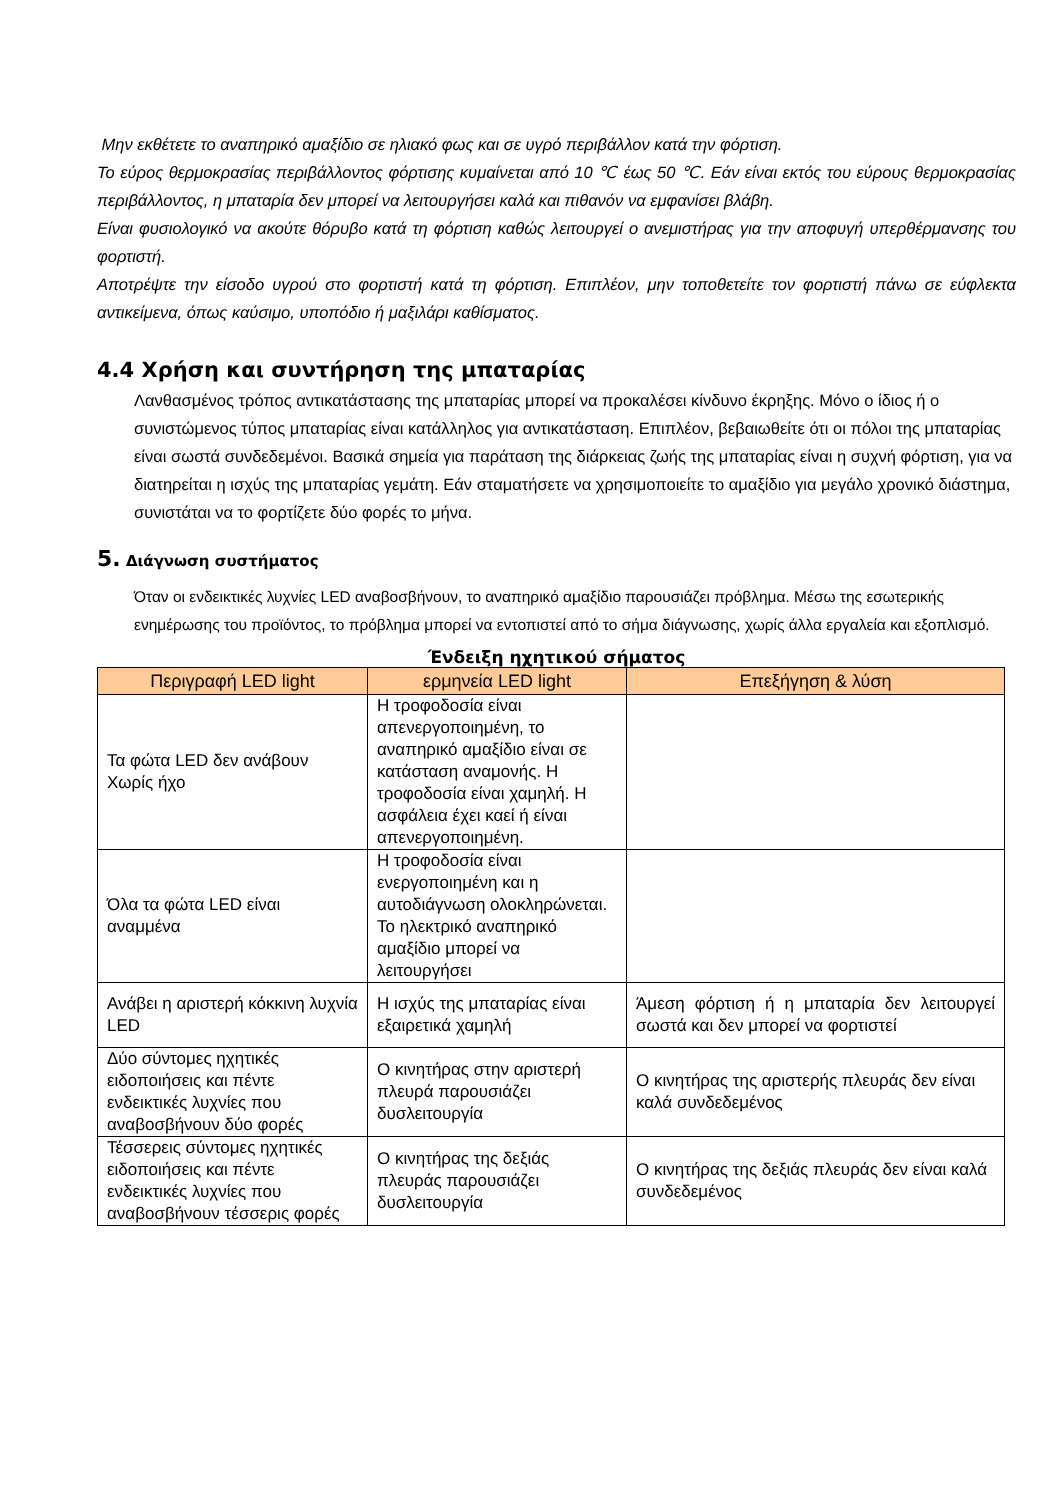Μην εκθέτετε το αναπηρικό αμαξίδιο σε ηλιακό φως και σε υγρό περιβάλλον κατά την φόρτιση.
Το εύρος θερμοκρασίας περιβάλλοντος φόρτισης κυμαίνεται από 10 ℃ έως 50 ℃. Εάν είναι εκτός του εύρους θερμοκρασίας περιβάλλοντος, η μπαταρία δεν μπορεί να λειτουργήσει καλά και πιθανόν να εμφανίσει βλάβη.
Είναι φυσιολογικό να ακούτε θόρυβο κατά τη φόρτιση καθώς λειτουργεί ο ανεμιστήρας για την αποφυγή υπερθέρμανσης του φορτιστή.
Αποτρέψτε την είσοδο υγρού στο φορτιστή κατά τη φόρτιση. Επιπλέον, μην τοποθετείτε τον φορτιστή πάνω σε εύφλεκτα αντικείμενα, όπως καύσιμο, υποπόδιο ή μαξιλάρι καθίσματος.
4.4 Χρήση και συντήρηση της μπαταρίας
Λανθασμένος τρόπος αντικατάστασης της μπαταρίας μπορεί να προκαλέσει κίνδυνο έκρηξης. Μόνο ο ίδιος ή ο συνιστώμενος τύπος μπαταρίας είναι κατάλληλος για αντικατάσταση. Επιπλέον, βεβαιωθείτε ότι οι πόλοι της μπαταρίας είναι σωστά συνδεδεμένοι. Βασικά σημεία για παράταση της διάρκειας ζωής της μπαταρίας είναι η συχνή φόρτιση, για να διατηρείται η ισχύς της μπαταρίας γεμάτη. Εάν σταματήσετε να χρησιμοποιείτε το αμαξίδιο για μεγάλο χρονικό διάστημα, συνιστάται να το φορτίζετε δύο φορές το μήνα.
5. Διάγνωση συστήματος
Όταν οι ενδεικτικές λυχνίες LED αναβοσβήνουν, το αναπηρικό αμαξίδιο παρουσιάζει πρόβλημα. Μέσω της εσωτερικής ενημέρωσης του προϊόντος, το πρόβλημα μπορεί να εντοπιστεί από το σήμα διάγνωσης, χωρίς άλλα εργαλεία και εξοπλισμό.
Ένδειξη ηχητικού σήματος
| Περιγραφή LED light | ερμηνεία LED light | Επεξήγηση & λύση |
| --- | --- | --- |
| Τα φώτα LED δεν ανάβουν Χωρίς ήχο | Η τροφοδοσία είναι απενεργοποιημένη, το αναπηρικό αμαξίδιο είναι σε κατάσταση αναμονής. Η τροφοδοσία είναι χαμηλή. Η ασφάλεια έχει καεί ή είναι απενεργοποιημένη. | |
| Όλα τα φώτα LED είναι αναμμένα | Η τροφοδοσία είναι ενεργοποιημένη και η αυτοδιάγνωση ολοκληρώνεται. Το ηλεκτρικό αναπηρικό αμαξίδιο μπορεί να λειτουργήσει | |
| Ανάβει η αριστερή κόκκινη λυχνία LED | Η ισχύς της μπαταρίας είναι εξαιρετικά χαμηλή | Άμεση φόρτιση ή η μπαταρία δεν λειτουργεί σωστά και δεν μπορεί να φορτιστεί |
| Δύο σύντομες ηχητικές ειδοποιήσεις και πέντε ενδεικτικές λυχνίες που αναβοσβήνουν δύο φορές | Ο κινητήρας στην αριστερή πλευρά παρουσιάζει δυσλειτουργία | Ο κινητήρας της αριστερής πλευράς δεν είναι καλά συνδεδεμένος |
| Τέσσερεις σύντομες ηχητικές ειδοποιήσεις και πέντε ενδεικτικές λυχνίες που αναβοσβήνουν τέσσερις φορές | Ο κινητήρας της δεξιάς πλευράς παρουσιάζει δυσλειτουργία | Ο κινητήρας της δεξιάς πλευράς δεν είναι καλά συνδεδεμένος |